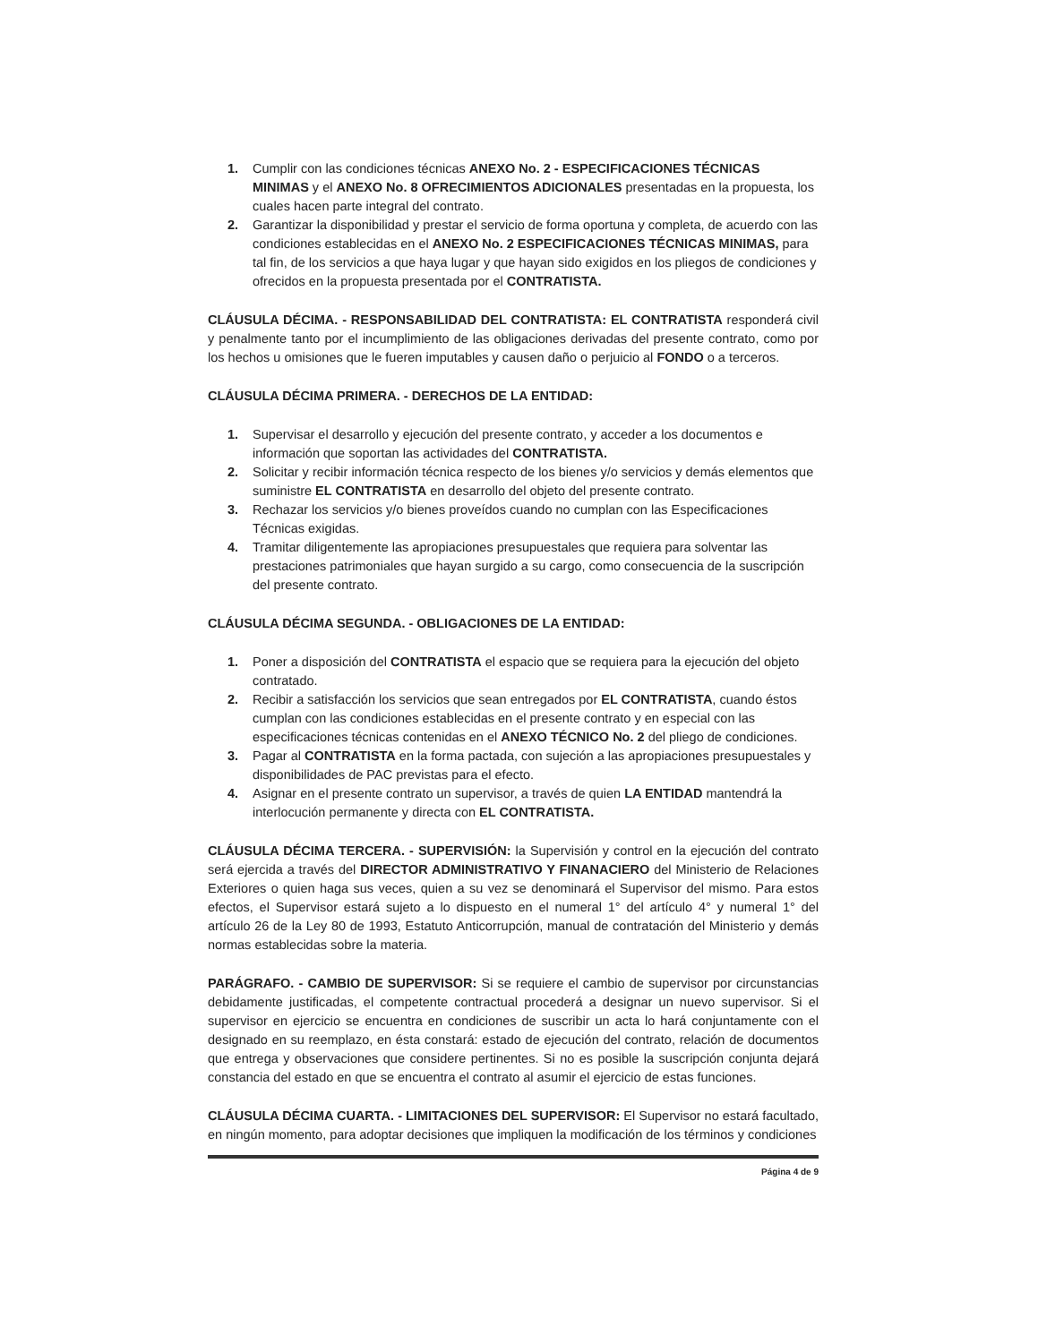1. Cumplir con las condiciones técnicas ANEXO No. 2 - ESPECIFICACIONES TÉCNICAS MINIMAS y el ANEXO No. 8 OFRECIMIENTOS ADICIONALES presentadas en la propuesta, los cuales hacen parte integral del contrato.
2. Garantizar la disponibilidad y prestar el servicio de forma oportuna y completa, de acuerdo con las condiciones establecidas en el ANEXO No. 2 ESPECIFICACIONES TÉCNICAS MINIMAS, para tal fin, de los servicios a que haya lugar y que hayan sido exigidos en los pliegos de condiciones y ofrecidos en la propuesta presentada por el CONTRATISTA.
CLÁUSULA DÉCIMA. - RESPONSABILIDAD DEL CONTRATISTA: EL CONTRATISTA responderá civil y penalmente tanto por el incumplimiento de las obligaciones derivadas del presente contrato, como por los hechos u omisiones que le fueren imputables y causen daño o perjuicio al FONDO o a terceros.
CLÁUSULA DÉCIMA PRIMERA. - DERECHOS DE LA ENTIDAD:
1. Supervisar el desarrollo y ejecución del presente contrato, y acceder a los documentos e información que soportan las actividades del CONTRATISTA.
2. Solicitar y recibir información técnica respecto de los bienes y/o servicios y demás elementos que suministre EL CONTRATISTA en desarrollo del objeto del presente contrato.
3. Rechazar los servicios y/o bienes proveídos cuando no cumplan con las Especificaciones Técnicas exigidas.
4. Tramitar diligentemente las apropiaciones presupuestales que requiera para solventar las prestaciones patrimoniales que hayan surgido a su cargo, como consecuencia de la suscripción del presente contrato.
CLÁUSULA DÉCIMA SEGUNDA. - OBLIGACIONES DE LA ENTIDAD:
1. Poner a disposición del CONTRATISTA el espacio que se requiera para la ejecución del objeto contratado.
2. Recibir a satisfacción los servicios que sean entregados por EL CONTRATISTA, cuando éstos cumplan con las condiciones establecidas en el presente contrato y en especial con las especificaciones técnicas contenidas en el ANEXO TÉCNICO No. 2 del pliego de condiciones.
3. Pagar al CONTRATISTA en la forma pactada, con sujeción a las apropiaciones presupuestales y disponibilidades de PAC previstas para el efecto.
4. Asignar en el presente contrato un supervisor, a través de quien LA ENTIDAD mantendrá la interlocución permanente y directa con EL CONTRATISTA.
CLÁUSULA DÉCIMA TERCERA. - SUPERVISIÓN: la Supervisión y control en la ejecución del contrato será ejercida a través del DIRECTOR ADMINISTRATIVO Y FINANACIERO del Ministerio de Relaciones Exteriores o quien haga sus veces, quien a su vez se denominará el Supervisor del mismo. Para estos efectos, el Supervisor estará sujeto a lo dispuesto en el numeral 1° del artículo 4° y numeral 1° del artículo 26 de la Ley 80 de 1993, Estatuto Anticorrupción, manual de contratación del Ministerio y demás normas establecidas sobre la materia.
PARÁGRAFO. - CAMBIO DE SUPERVISOR: Si se requiere el cambio de supervisor por circunstancias debidamente justificadas, el competente contractual procederá a designar un nuevo supervisor. Si el supervisor en ejercicio se encuentra en condiciones de suscribir un acta lo hará conjuntamente con el designado en su reemplazo, en ésta constará: estado de ejecución del contrato, relación de documentos que entrega y observaciones que considere pertinentes. Si no es posible la suscripción conjunta dejará constancia del estado en que se encuentra el contrato al asumir el ejercicio de estas funciones.
CLÁUSULA DÉCIMA CUARTA. - LIMITACIONES DEL SUPERVISOR: El Supervisor no estará facultado, en ningún momento, para adoptar decisiones que impliquen la modificación de los términos y condiciones
Página 4 de 9